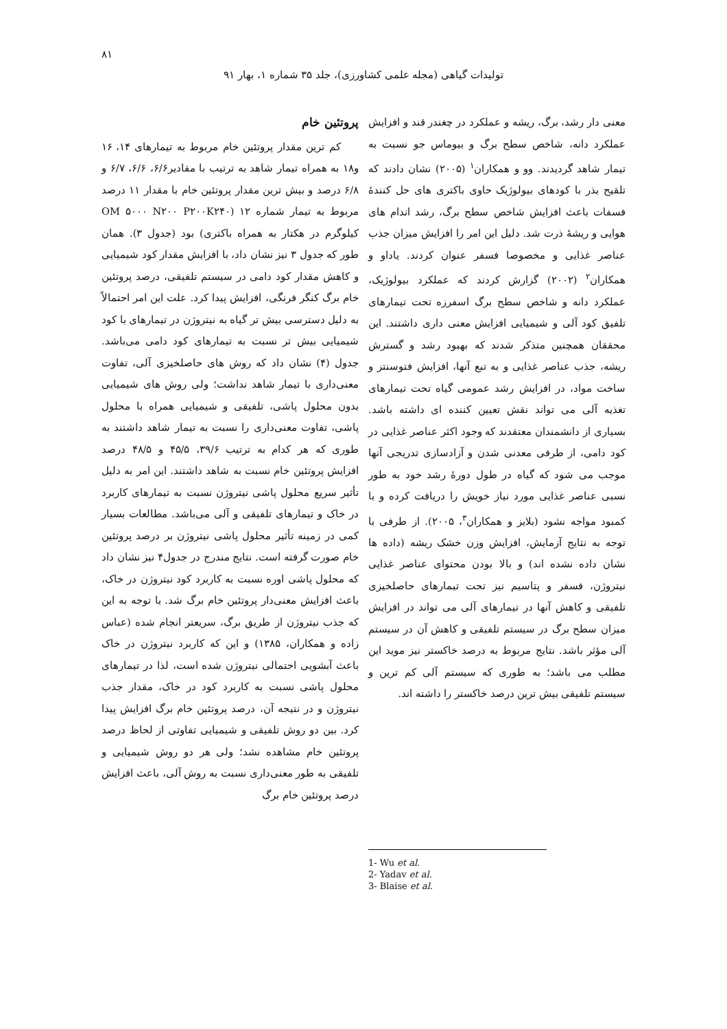۸۱
تولیدات گیاهی (مجله علمی کشاورزی)، جلد ۳۵ شماره ۱، بهار ۹۱
معنی دار رشد، برگ، ریشه و عملکرد در چغندر قند و افزایش عملکرد دانه، شاخص سطح برگ و بیوماس جو نسبت به تیمار شاهد گردیدند. وو و همکاران<sup>۱</sup> (۲۰۰۵) نشان دادند که تلقیح بذر با کودهای بیولوژیک حاوی باکتری های حل کنندهٔ فسفات باعث افزایش شاخص سطح برگ، رشد اندام های هوایی و ریشهٔ ذرت شد. دلیل این امر را افزایش میزان جذب عناصر غذایی و مخصوصا فسفر عنوان کردند. یاداو و همکاران<sup>۲</sup> (۲۰۰۲) گزارش کردند که عملکرد بیولوژیک، عملکرد دانه و شاخص سطح برگ اسفرزه تحت تیمارهای تلفیق کود آلی و شیمیایی افزایش معنی داری داشتند. این محققان همچنین متذکر شدند که بهبود رشد و گسترش ریشه، جذب عناصر غذایی و به تبع آنها، افزایش فتوسنتز و ساخت مواد، در افزایش رشد عمومی گیاه تحت تیمارهای تغذیه آلی می تواند نقش تعیین کننده ای داشته باشد. بسیاری از دانشمندان معتقدند که وجود اکثر عناصر غذایی در کود دامی، از طرفی معدنی شدن و آزادسازی تدریجی آنها موجب می شود که گیاه در طول دورهٔ رشد خود به طور نسبی عناصر غذایی مورد نیاز خویش را دریافت کرده و با کمبود مواجه نشود (بلایز و همکاران<sup>۳</sup>، ۲۰۰۵). از طرفی با توجه به نتایج آزمایش، افزایش وزن خشک ریشه (داده ها نشان داده نشده اند) و بالا بودن محتوای عناصر غذایی نیتروژن، فسفر و پتاسیم نیز تحت تیمارهای حاصلخیزی تلفیقی و کاهش آنها در تیمارهای آلی می تواند در افزایش میزان سطح برگ در سیستم تلفیقی و کاهش آن در سیستم آلی مؤثر باشد. نتایج مربوط به درصد خاکستر نیز موید این مطلب می باشد؛ به طوری که سیستم آلی کم ترین و سیستم تلفیقی بیش ترین درصد خاکستر را داشته اند.
1- Wu et al.
2- Yadav et al.
3- Blaise et al.
پروتئین خام
کم ترین مقدار پروتئین خام مربوط به تیمارهای ۱۴، ۱۶ و۱۸ به همراه تیمار شاهد به ترتیب با مقادیر۶/۶، ۶/۶، ۶/۷ و ۶/۸ درصد و بیش ترین مقدار پروتئین خام با مقدار ۱۱ درصد مربوط به تیمار شماره ۱۲ (OM ۵۰۰۰ N۲۰۰ P۲۰۰K۲۴۰ کیلوگرم در هکتار به همراه باکتری) بود (جدول ۳). همان طور که جدول ۳ نیز نشان داد، با افزایش مقدار کود شیمیایی و کاهش مقدار کود دامی در سیستم تلفیقی، درصد پروتئین خام برگ کنگر فرنگی، افزایش پیدا کرد. علت این امر احتمالاً به دلیل دسترسی بیش تر گیاه به نیتروژن در تیمارهای با کود شیمیایی بیش تر نسبت به تیمارهای کود دامی می‌باشد. جدول (۴) نشان داد که روش های حاصلخیزی آلی، تفاوت معنی‌داری با تیمار شاهد نداشت؛ ولی روش های شیمیایی بدون محلول پاشی، تلفیقی و شیمیایی همراه با محلول پاشی، تفاوت معنی‌داری را نسبت به تیمار شاهد داشتند به طوری که هر کدام به ترتیب ۳۹/۶، ۴۵/۵ و ۴۸/۵ درصد افزایش پروتئین خام نسبت به شاهد داشتند. این امر به دلیل تأثیر سریع محلول پاشی نیتروژن نسبت به تیمارهای کاربرد در خاک و تیمارهای تلفیقی و آلی می‌باشد. مطالعات بسیار کمی در زمینه تأثیر محلول پاشی نیتروژن بر درصد پروتئین خام صورت گرفته است. نتایج مندرج در جدول۴ نیز نشان داد که محلول پاشی اوره نسبت به کاربرد کود نیتروژن در خاک، باعث افزایش معنی‌دار پروتئین خام برگ شد. با توجه به این که جذب نیتروژن از طریق برگ، سریعتر انجام شده (عباس زاده و همکاران، ۱۳۸۵) و این که کاربرد نیتروژن در خاک باعث آبشویی احتمالی نیتروژن شده است، لذا در تیمارهای محلول پاشی نسبت به کاربرد کود در خاک، مقدار جذب نیتروژن و در نتیجه آن، درصد پروتئین خام برگ افزایش پیدا کرد. بین دو روش تلفیقی و شیمیایی تفاوتی از لحاظ درصد پروتئین خام مشاهده نشد؛ ولی هر دو روش شیمیایی و تلفیقی به طور معنی‌داری نسبت به روش آلی، باعث افزایش درصد پروتئین خام برگ